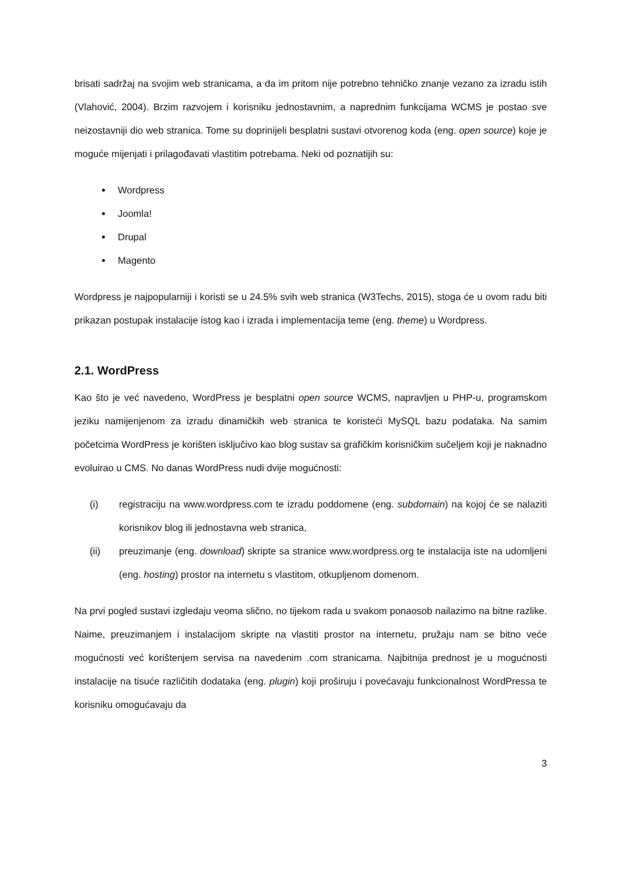brisati sadržaj na svojim web stranicama, a da im pritom nije potrebno tehničko znanje vezano za izradu istih (Vlahović, 2004). Brzim razvojem i korisniku jednostavnim, a naprednim funkcijama WCMS je postao sve neizostavniji dio web stranica. Tome su doprinijeli besplatni sustavi otvorenog koda (eng. open source) koje je moguće mijenjati i prilagođavati vlastitim potrebama. Neki od poznatijih su:
Wordpress
Joomla!
Drupal
Magento
Wordpress je najpopularniji i koristi se u 24.5% svih web stranica (W3Techs, 2015), stoga će u ovom radu biti prikazan postupak instalacije istog kao i izrada i implementacija teme (eng. theme) u Wordpress.
2.1. WordPress
Kao što je već navedeno, WordPress je besplatni open source WCMS, napravljen u PHP-u, programskom jeziku namijenjenom za izradu dinamičkih web stranica te koristeći MySQL bazu podataka. Na samim početcima WordPress je korišten isključivo kao blog sustav sa grafičkim korisničkim sučeljem koji je naknadno evoluirao u CMS. No danas WordPress nudi dvije mogućnosti:
(i) registraciju na www.wordpress.com te izradu poddomene (eng. subdomain) na kojoj će se nalaziti korisnikov blog ili jednostavna web stranica,
(ii) preuzimanje (eng. download) skripte sa stranice www.wordpress.org te instalacija iste na udomljeni (eng. hosting) prostor na internetu s vlastitom, otkupljenom domenom.
Na prvi pogled sustavi izgledaju veoma slično, no tijekom rada u svakom ponaosob nailazimo na bitne razlike. Naime, preuzimanjem i instalacijom skripte na vlastiti prostor na internetu, pružaju nam se bitno veće mogućnosti već korištenjem servisa na navedenim .com stranicama. Najbitnija prednost je u mogućnosti instalacije na tisuće različitih dodataka (eng. plugin) koji proširuju i povećavaju funkcionalnost WordPressa te korisniku omogućavaju da
3